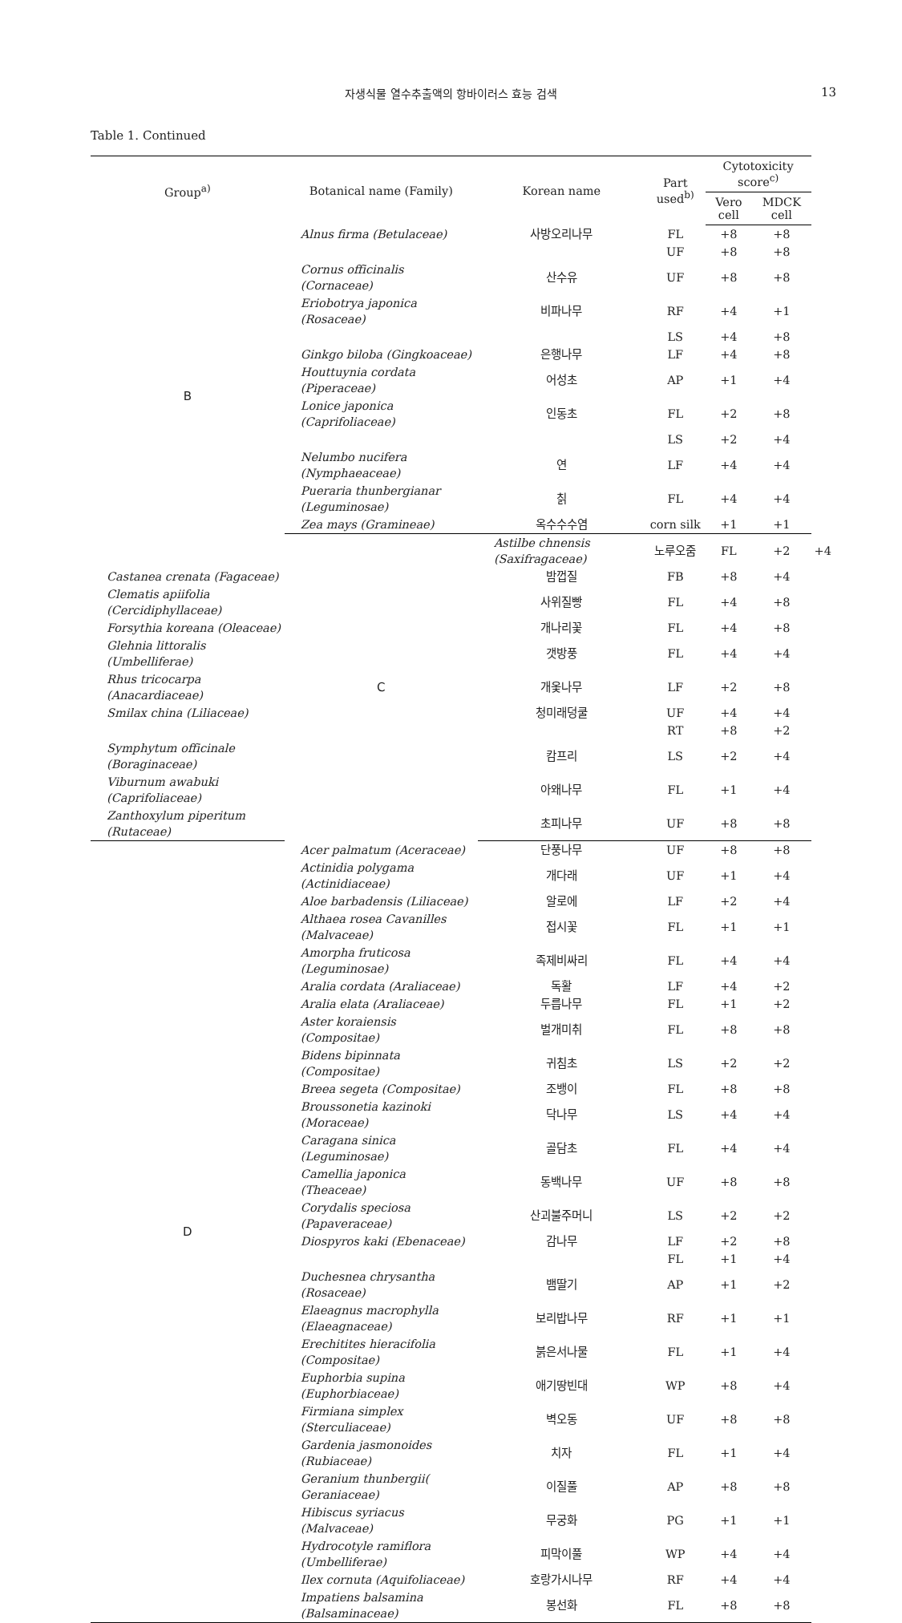자생식물 열수추출액의 항바이러스 효능 검색 13
Table 1. Continued
| Group<sup>a)</sup> | Botanical name (Family) | Korean name | Part used<sup>b)</sup> | Cytotoxicity score<sup>c)</sup> | | |
| --- | --- | --- | --- | --- | --- | --- |
| | | | | Vero cell | MDCK cell | |
| B | Alnus firma (Betulaceae) | 사방오리나무 | FL | +8 | +8 | |
| | | | UF | +8 | +8 | |
| | Cornus officinalis (Cornaceae) | 산수유 | UF | +8 | +8 | |
| | Eriobotrya japonica (Rosaceae) | 비파나무 | RF | +4 | +1 | |
| | | | LS | +4 | +8 | |
| | Ginkgo biloba (Gingkoaceae) | 은행나무 | LF | +4 | +8 | |
| | Houttuynia cordata (Piperaceae) | 어성초 | AP | +1 | +4 | |
| | Lonice japonica (Caprifoliaceae) | 인동초 | FL | +2 | +8 | |
| | | | LS | +2 | +4 | |
| | Nelumbo nucifera (Nymphaeaceae) | 연 | LF | +4 | +4 | |
| | Pueraria thunbergianar (Leguminosae) | 칡 | FL | +4 | +4 | |
| | Zea mays (Gramineae) | 옥수수수염 | corn silk | +1 | +1 | |
| | C | Astilbe chnensis (Saxifragaceae) | 노루오줌 | FL | +2 | +4 |
| Castanea crenata (Fagaceae) | | 밤껍질 | FB | +8 | +4 | |
| Clematis apiifolia (Cercidiphyllaceae) | | 사위질빵 | FL | +4 | +8 | |
| Forsythia koreana (Oleaceae) | | 개나리꽃 | FL | +4 | +8 | |
| Glehnia littoralis (Umbelliferae) | | 갯방풍 | FL | +4 | +4 | |
| Rhus tricocarpa (Anacardiaceae) | | 개옻나무 | LF | +2 | +8 | |
| Smilax china (Liliaceae) | | 청미래덩쿨 | UF | +4 | +4 | |
| | | | RT | +8 | +2 | |
| Symphytum officinale (Boraginaceae) | | 캄프리 | LS | +2 | +4 | |
| Viburnum awabuki (Caprifoliaceae) | | 아왜나무 | FL | +1 | +4 | |
| Zanthoxylum piperitum (Rutaceae) | | 초피나무 | UF | +8 | +8 | |
| D | Acer palmatum (Aceraceae) | 단풍나무 | UF | +8 | +8 | |
| | Actinidia polygama (Actinidiaceae) | 개다래 | UF | +1 | +4 | |
| | Aloe barbadensis (Liliaceae) | 알로에 | LF | +2 | +4 | |
| | Althaea rosea Cavanilles (Malvaceae) | 접시꽃 | FL | +1 | +1 | |
| | Amorpha fruticosa (Leguminosae) | 족제비싸리 | FL | +4 | +4 | |
| | Aralia cordata (Araliaceae) | 독활 | LF | +4 | +2 | |
| | Aralia elata (Araliaceae) | 두릅나무 | FL | +1 | +2 | |
| | Aster koraiensis (Compositae) | 벌개미취 | FL | +8 | +8 | |
| | Bidens bipinnata (Compositae) | 귀침초 | LS | +2 | +2 | |
| | Breea segeta (Compositae) | 조뱅이 | FL | +8 | +8 | |
| | Broussonetia kazinoki (Moraceae) | 닥나무 | LS | +4 | +4 | |
| | Caragana sinica (Leguminosae) | 골담초 | FL | +4 | +4 | |
| | Camellia japonica (Theaceae) | 동백나무 | UF | +8 | +8 | |
| | Corydalis speciosa (Papaveraceae) | 산괴불주머니 | LS | +2 | +2 | |
| | Diospyros kaki (Ebenaceae) | 감나무 | LF | +2 | +8 | |
| | | | FL | +1 | +4 | |
| | Duchesnea chrysantha (Rosaceae) | 뱀딸기 | AP | +1 | +2 | |
| | Elaeagnus macrophylla (Elaeagnaceae) | 보리밥나무 | RF | +1 | +1 | |
| | Erechitites hieracifolia (Compositae) | 붉은서나물 | FL | +1 | +4 | |
| | Euphorbia supina (Euphorbiaceae) | 애기땅빈대 | WP | +8 | +4 | |
| | Firmiana simplex (Sterculiaceae) | 벽오동 | UF | +8 | +8 | |
| | Gardenia jasmonoides (Rubiaceae) | 치자 | FL | +1 | +4 | |
| | Geranium thunbergii( Geraniaceae) | 이질풀 | AP | +8 | +8 | |
| | Hibiscus syriacus (Malvaceae) | 무궁화 | PG | +1 | +1 | |
| | Hydrocotyle ramiflora (Umbelliferae) | 피막이풀 | WP | +4 | +4 | |
| | Ilex cornuta (Aquifoliaceae) | 호랑가시나무 | RF | +4 | +4 | |
| | Impatiens balsamina (Balsaminaceae) | 봉선화 | FL | +8 | +8 | |